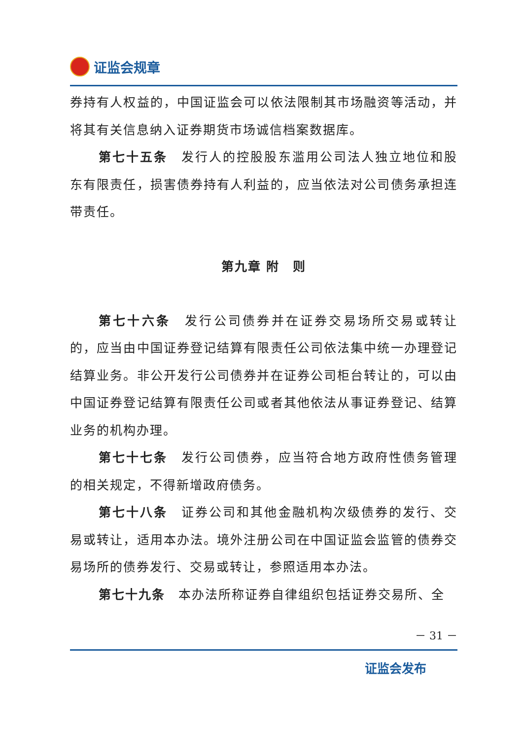证监会规章
券持有人权益的，中国证监会可以依法限制其市场融资等活动，并将其有关信息纳入证券期货市场诚信档案数据库。
第七十五条　发行人的控股股东滥用公司法人独立地位和股东有限责任，损害债券持有人利益的，应当依法对公司债务承担连带责任。
第九章 附　则
第七十六条　发行公司债券并在证券交易场所交易或转让的，应当由中国证券登记结算有限责任公司依法集中统一办理登记结算业务。非公开发行公司债券并在证券公司柜台转让的，可以由中国证券登记结算有限责任公司或者其他依法从事证券登记、结算业务的机构办理。
第七十七条　发行公司债券，应当符合地方政府性债务管理的相关规定，不得新增政府债务。
第七十八条　证券公司和其他金融机构次级债券的发行、交易或转让，适用本办法。境外注册公司在中国证监会监管的债券交易场所的债券发行、交易或转让，参照适用本办法。
第七十九条　本办法所称证券自律组织包括证券交易所、全
－ 31 －
证监会发布